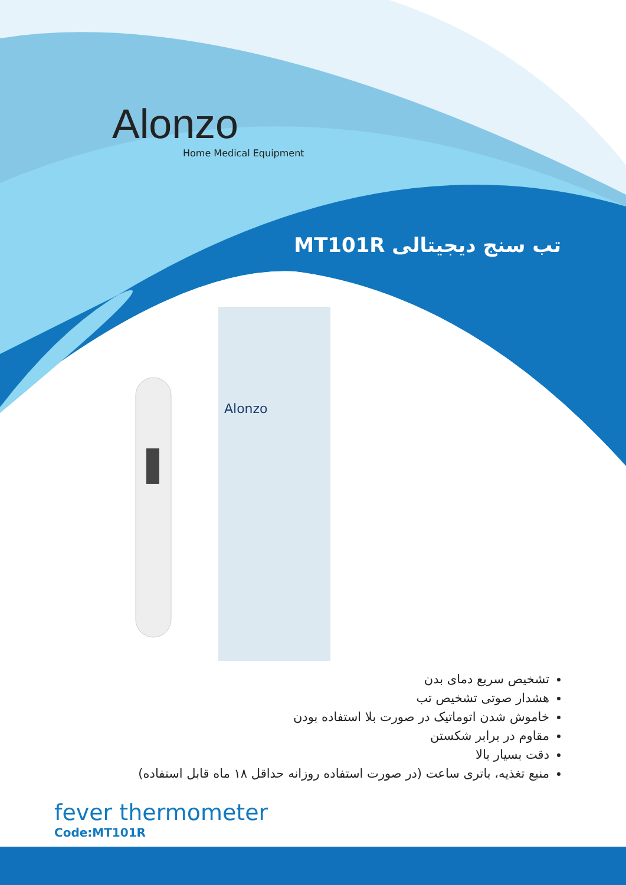Alonzo
Home Medical Equipment
تب سنج دیجیتالی MT101R
Alonzo
تشخیص سریع دمای بدن
هشدار صوتی تشخیص تب
خاموش شدن اتوماتیک در صورت بلا استفاده بودن
مقاوم در برابر شکستن
دقت بسیار بالا
منبع تغذیه، باتری ساعت (در صورت استفاده روزانه حداقل ۱۸ ماه قابل استفاده)
fever thermometer
Code:MT101R